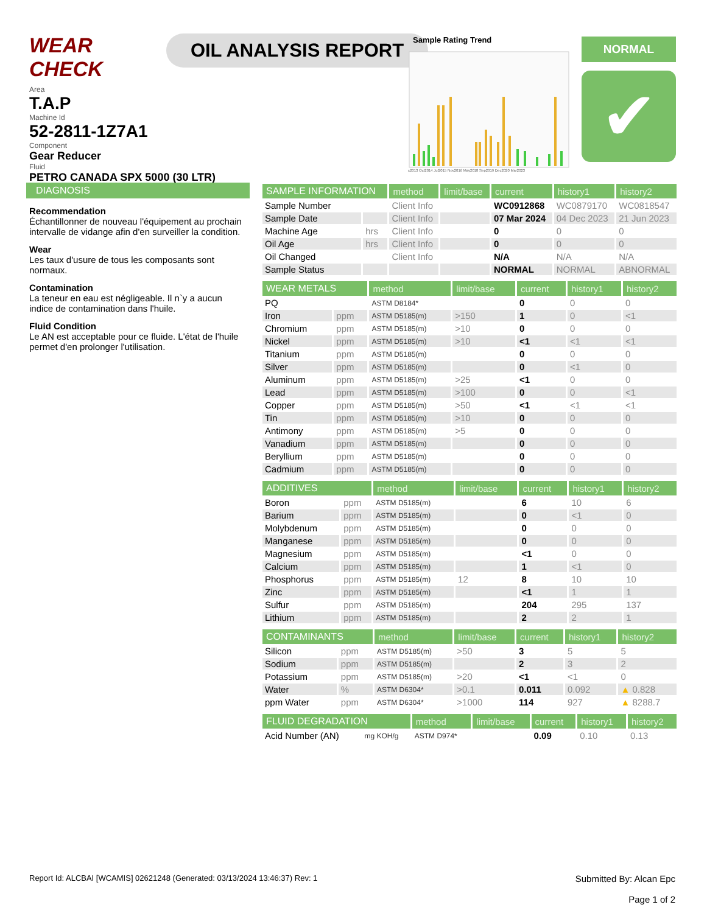WEAR CHECK
OIL ANALYSIS REPORT
Area
T.A.P
Machine Id
52-2811-1Z7A1
Component
Gear Reducer
Fluid
PETRO CANADA SPX 5000 (30 LTR)
Sample Rating Trend
c2013 Oct2014 Jul2015 Nov2016 May2018 Sep2019 Dec2020 Mar2023
NORMAL
✔
DIAGNOSIS
Recommendation
Échantillonner de nouveau l'équipement au prochain intervalle de vidange afin d'en surveiller la condition.
Wear
Les taux d'usure de tous les composants sont normaux.
Contamination
La teneur en eau est négligeable. Il n`y a aucun indice de contamination dans l'huile.
Fluid Condition
Le AN est acceptable pour ce fluide. L'état de l'huile permet d'en prolonger l'utilisation.
| SAMPLE INFORMATION | | method | limit/base | current | history1 | history2 |
| --- | --- | --- | --- | --- | --- | --- |
| Sample Number | | Client Info | | WC0912868 | WC0879170 | WC0818547 |
| Sample Date | | Client Info | | 07 Mar 2024 | 04 Dec 2023 | 21 Jun 2023 |
| Machine Age | hrs | Client Info | | 0 | 0 | 0 |
| Oil Age | hrs | Client Info | | 0 | 0 | 0 |
| Oil Changed | | Client Info | | N/A | N/A | N/A |
| Sample Status | | | | NORMAL | NORMAL | ABNORMAL |
| WEAR METALS | | method | limit/base | current | history1 | history2 |
| --- | --- | --- | --- | --- | --- | --- |
| PQ | | ASTM D8184* | | 0 | 0 | 0 |
| Iron | ppm | ASTM D5185(m) | >150 | 1 | 0 | <1 |
| Chromium | ppm | ASTM D5185(m) | >10 | 0 | 0 | 0 |
| Nickel | ppm | ASTM D5185(m) | >10 | <1 | <1 | <1 |
| Titanium | ppm | ASTM D5185(m) | | 0 | 0 | 0 |
| Silver | ppm | ASTM D5185(m) | | 0 | <1 | 0 |
| Aluminum | ppm | ASTM D5185(m) | >25 | <1 | 0 | 0 |
| Lead | ppm | ASTM D5185(m) | >100 | 0 | 0 | <1 |
| Copper | ppm | ASTM D5185(m) | >50 | <1 | <1 | <1 |
| Tin | ppm | ASTM D5185(m) | >10 | 0 | 0 | 0 |
| Antimony | ppm | ASTM D5185(m) | >5 | 0 | 0 | 0 |
| Vanadium | ppm | ASTM D5185(m) | | 0 | 0 | 0 |
| Beryllium | ppm | ASTM D5185(m) | | 0 | 0 | 0 |
| Cadmium | ppm | ASTM D5185(m) | | 0 | 0 | 0 |
| ADDITIVES | | method | limit/base | current | history1 | history2 |
| --- | --- | --- | --- | --- | --- | --- |
| Boron | ppm | ASTM D5185(m) | | 6 | 10 | 6 |
| Barium | ppm | ASTM D5185(m) | | 0 | <1 | 0 |
| Molybdenum | ppm | ASTM D5185(m) | | 0 | 0 | 0 |
| Manganese | ppm | ASTM D5185(m) | | 0 | 0 | 0 |
| Magnesium | ppm | ASTM D5185(m) | | <1 | 0 | 0 |
| Calcium | ppm | ASTM D5185(m) | | 1 | <1 | 0 |
| Phosphorus | ppm | ASTM D5185(m) | 12 | 8 | 10 | 10 |
| Zinc | ppm | ASTM D5185(m) | | <1 | 1 | 1 |
| Sulfur | ppm | ASTM D5185(m) | | 204 | 295 | 137 |
| Lithium | ppm | ASTM D5185(m) | | 2 | 2 | 1 |
| CONTAMINANTS | | method | limit/base | current | history1 | history2 |
| --- | --- | --- | --- | --- | --- | --- |
| Silicon | ppm | ASTM D5185(m) | >50 | 3 | 5 | 5 |
| Sodium | ppm | ASTM D5185(m) | | 2 | 3 | 2 |
| Potassium | ppm | ASTM D5185(m) | >20 | <1 | <1 | 0 |
| Water | % | ASTM D6304* | >0.1 | 0.011 | 0.092 | ▲ 0.828 |
| ppm Water | ppm | ASTM D6304* | >1000 | 114 | 927 | ▲ 8288.7 |
| FLUID DEGRADATION | | method | limit/base | current | history1 | history2 |
| --- | --- | --- | --- | --- | --- | --- |
| Acid Number (AN) | mg KOH/g | ASTM D974* | | 0.09 | 0.10 | 0.13 |
Report Id: ALCBAI [WCAMIS] 02621248 (Generated: 03/13/2024 13:46:37) Rev: 1
Submitted By: Alcan Epc
Page 1 of 2